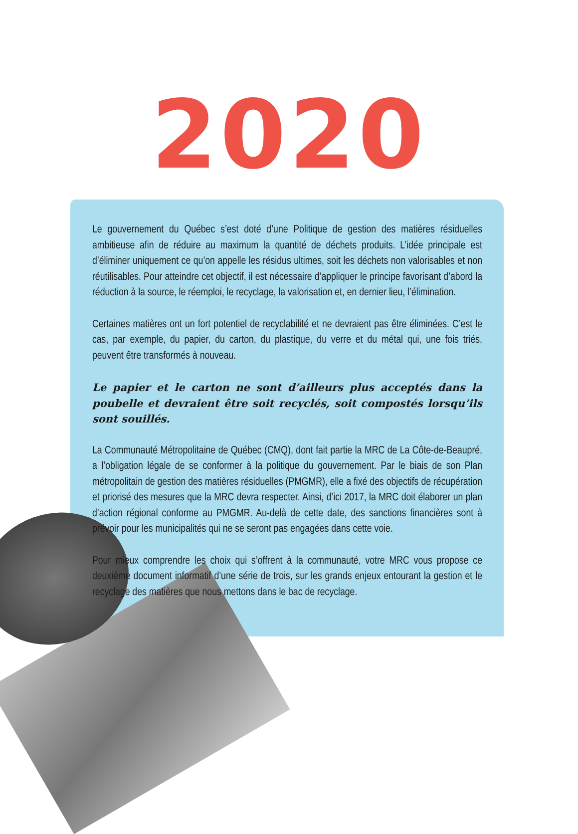2020
Le gouvernement du Québec s’est doté d’une Politique de gestion des matières résiduelles ambitieuse afin de réduire au maximum la quantité de déchets produits. L’idée principale est d’éliminer uniquement ce qu’on appelle les résidus ultimes, soit les déchets non valorisables et non réutilisables. Pour atteindre cet objectif, il est nécessaire d’appliquer le principe favorisant d’abord la réduction à la source, le réemploi, le recyclage, la valorisation et, en dernier lieu, l’élimination.
Certaines matières ont un fort potentiel de recyclabilité et ne devraient pas être éliminées. C’est le cas, par exemple, du papier, du carton, du plastique, du verre et du métal qui, une fois triés, peuvent être transformés à nouveau.
Le papier et le carton ne sont d’ailleurs plus acceptés dans la poubelle et devraient être soit recyclés, soit compostés lorsqu’ils sont souillés.
La Communauté Métropolitaine de Québec (CMQ), dont fait partie la MRC de La Côte-de-Beaupré, a l’obligation légale de se conformer à la politique du gouvernement. Par le biais de son Plan métropolitain de gestion des matières résiduelles (PMGMR), elle a fixé des objectifs de récupération et priorisé des mesures que la MRC devra respecter. Ainsi, d’ici 2017, la MRC doit élaborer un plan d’action régional conforme au PMGMR. Au-delà de cette date, des sanctions financières sont à prévoir pour les municipalités qui ne se seront pas engagées dans cette voie.
Pour mieux comprendre les choix qui s’offrent à la communauté, votre MRC vous propose ce deuxième document informatif d’une série de trois, sur les grands enjeux entourant la gestion et le recyclage des matières que nous mettons dans le bac de recyclage.